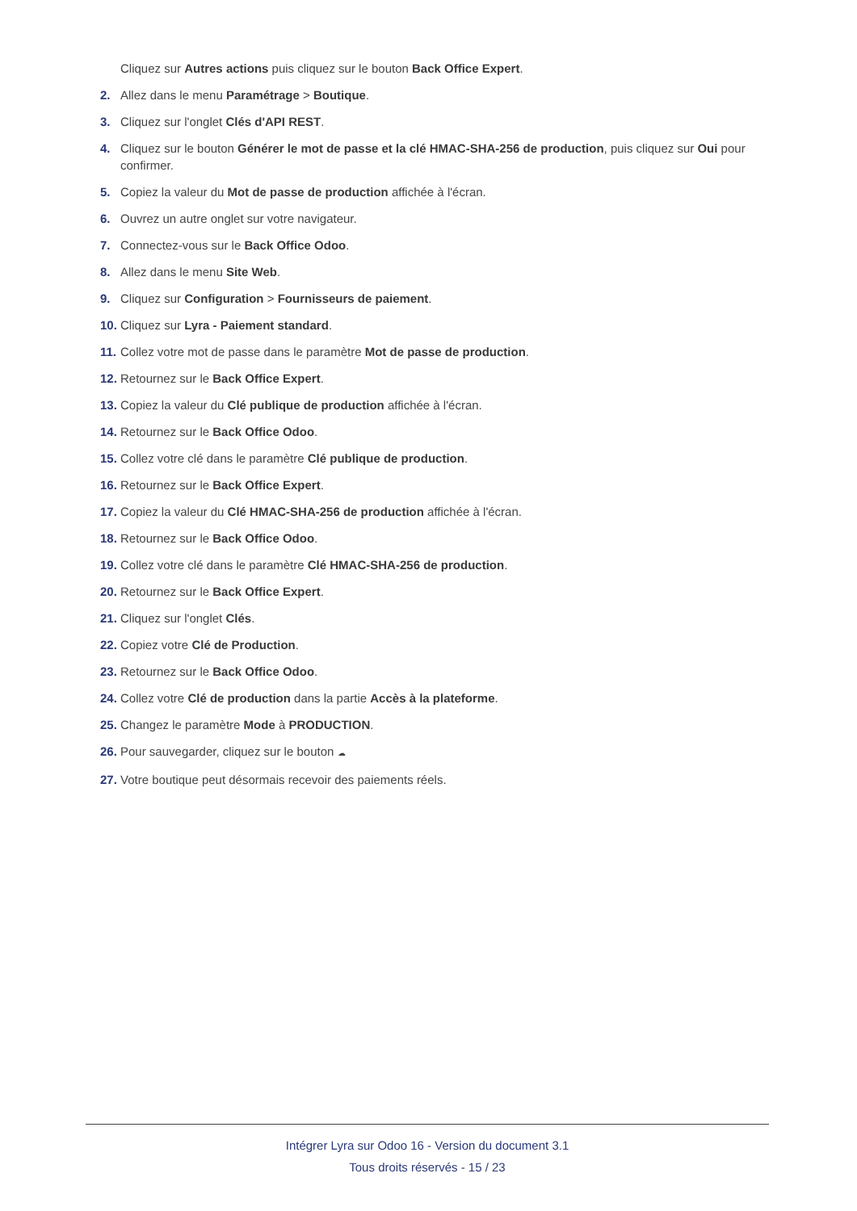Cliquez sur Autres actions puis cliquez sur le bouton Back Office Expert.
2. Allez dans le menu Paramétrage > Boutique.
3. Cliquez sur l'onglet Clés d'API REST.
4. Cliquez sur le bouton Générer le mot de passe et la clé HMAC-SHA-256 de production, puis cliquez sur Oui pour confirmer.
5. Copiez la valeur du Mot de passe de production affichée à l'écran.
6. Ouvrez un autre onglet sur votre navigateur.
7. Connectez-vous sur le Back Office Odoo.
8. Allez dans le menu Site Web.
9. Cliquez sur Configuration > Fournisseurs de paiement.
10. Cliquez sur Lyra - Paiement standard.
11. Collez votre mot de passe dans le paramètre Mot de passe de production.
12. Retournez sur le Back Office Expert.
13. Copiez la valeur du Clé publique de production affichée à l'écran.
14. Retournez sur le Back Office Odoo.
15. Collez votre clé dans le paramètre Clé publique de production.
16. Retournez sur le Back Office Expert.
17. Copiez la valeur du Clé HMAC-SHA-256 de production affichée à l'écran.
18. Retournez sur le Back Office Odoo.
19. Collez votre clé dans le paramètre Clé HMAC-SHA-256 de production.
20. Retournez sur le Back Office Expert.
21. Cliquez sur l'onglet Clés.
22. Copiez votre Clé de Production.
23. Retournez sur le Back Office Odoo.
24. Collez votre Clé de production dans la partie Accès à la plateforme.
25. Changez le paramètre Mode à PRODUCTION.
26. Pour sauvegarder, cliquez sur le bouton ☁
27. Votre boutique peut désormais recevoir des paiements réels.
Intégrer Lyra sur Odoo 16 - Version du document 3.1
Tous droits réservés - 15 / 23